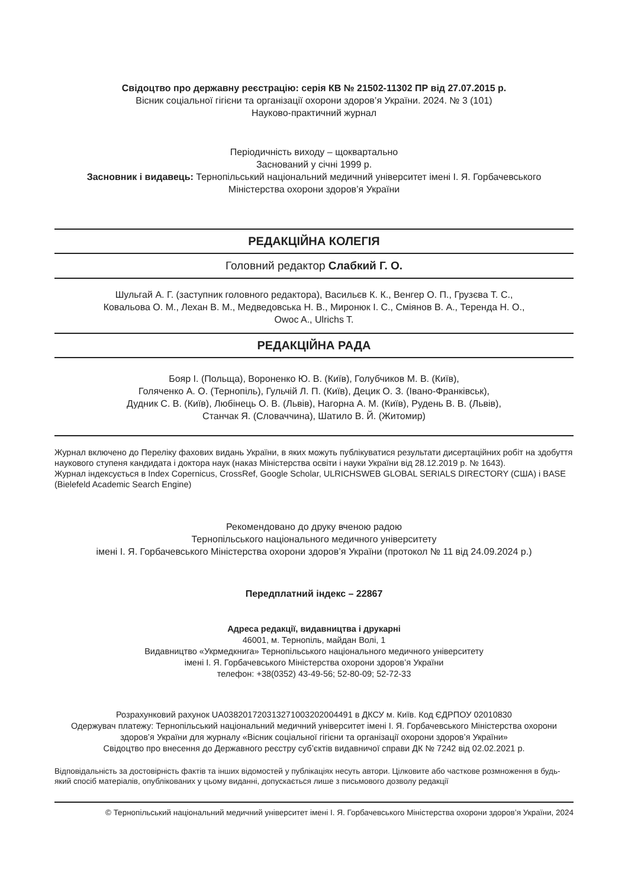Свідоцтво про державну реєстрацію: серія КВ № 21502-11302 ПР від 27.07.2015 р.
Вісник соціальної гігієни та організації охорони здоров’я України. 2024. № 3 (101)
Науково-практичний журнал
Періодичність виходу – щоквартально
Заснований у січні 1999 р.
Засновник і видавець: Тернопільський національний медичний університет імені І. Я. Горбачевського
Міністерства охорони здоров’я України
РЕДАКЦІЙНА КОЛЕГІЯ
Головний редактор Слабкий Г. О.
Шульгай А. Г. (заступник головного редактора), Васильєв К. К., Венгер О. П., Грузєва Т. С.,
Ковальова О. М., Лехан В. М., Медведовська Н. В., Миронюк І. С., Сміянов В. А., Теренда Н. О.,
Owoc A., Ulrichs T.
РЕДАКЦІЙНА РАДА
Бояр І. (Польща), Вороненко Ю. В. (Київ), Голубчиков М. В. (Київ),
Голяченко А. О. (Тернопіль), Гульчій Л. П. (Київ), Децик О. З. (Івано-Франківськ),
Дудник С. В. (Київ), Любінець О. В. (Львів), Нагорна А. М. (Київ), Рудень В. В. (Львів),
Станчак Я. (Словаччина), Шатило В. Й. (Житомир)
Журнал включено до Переліку фахових видань України, в яких можуть публікуватися результати дисертаційних робіт на здобуття наукового ступеня кандидата і доктора наук (наказ Міністерства освіти і науки України від 28.12.2019 р. № 1643).
Журнал індексується в Index Copernicus, CrossRef, Google Scholar, ULRICHSWEB GLOBAL SERIALS DIRECTORY (США) і BASE (Bielefeld Academic Search Engine)
Рекомендовано до друку вченою радою
Тернопільського національного медичного університету
імені І. Я. Горбачевського Міністерства охорони здоров’я України (протокол № 11 від 24.09.2024 р.)
Передплатний індекс – 22867
Адреса редакції, видавництва і друкарні
46001, м. Тернопіль, майдан Волі, 1
Видавництво «Укрмедкнига» Тернопільського національного медичного університету
імені І. Я. Горбачевського Міністерства охорони здоров’я України
телефон: +38(0352) 43-49-56; 52-80-09; 52-72-33
Розрахунковий рахунок UA038201720313271003202004491 в ДКСУ м. Київ. Код ЄДРПОУ 02010830
Одержувач платежу: Тернопільський національний медичний університет імені І. Я. Горбачевського Міністерства охорони здоров’я України для журналу «Вісник соціальної гігієни та організації охорони здоров’я України»
Свідоцтво про внесення до Державного реєстру суб’єктів видавничої справи ДК № 7242 від 02.02.2021 р.
Відповідальність за достовірність фактів та інших відомостей у публікаціях несуть автори. Цілковите або часткове розмноження в будь-який спосіб матеріалів, опублікованих у цьому виданні, допускається лише з письмового дозволу редакції
© Тернопільський національний медичний університет імені І. Я. Горбачевського Міністерства охорони здоров’я України, 2024